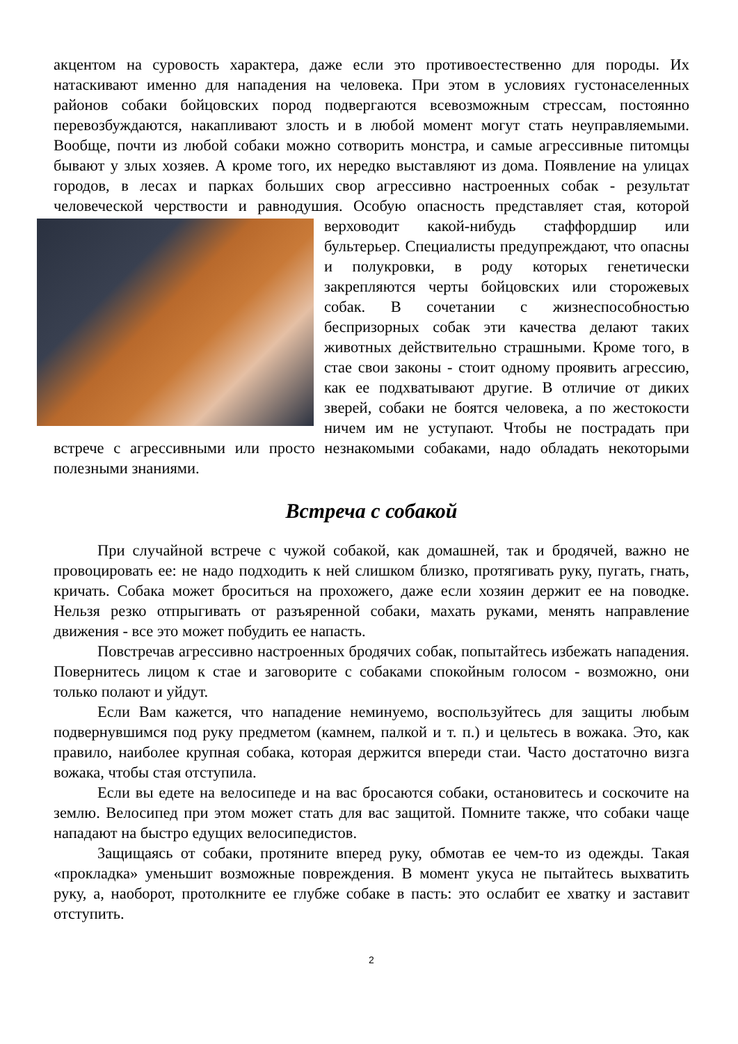акцентом на суровость характера, даже если это противоестественно для породы. Их натаскивают именно для нападения на человека. При этом в условиях густонаселенных районов собаки бойцовских пород подвергаются всевозможным стрессам, постоянно перевозбуждаются, накапливают злость и в любой момент могут стать неуправляемыми. Вообще, почти из любой собаки можно сотворить монстра, и самые агрессивные питомцы бывают у злых хозяев. А кроме того, их нередко выставляют из дома. Появление на улицах городов, в лесах и парках больших свор агрессивно настроенных собак - результат человеческой черствости и равнодушия. Особую опасность представляет стая, которой верховодит какой- нибудь стаффордшир или бультерьер. Специалисты предупреждают, что опасны и полукровки, в роду которых генетически закрепляются черты бойцовских или сторожевых собак. В сочетании с жизнеспособностью беспризорных собак эти качества делают таких животных действительно страшными. Кроме того, в стае свои законы - стоит одному проявить агрессию, как ее подхватывают другие. В отличие от диких зверей, собаки не боятся человека, а по жестокости ничем им не уступают. Чтобы не пострадать при встрече с агрессивными или просто незнакомыми собаками, надо обладать некоторыми полезными знаниями.
Встреча с собакой
При случайной встрече с чужой собакой, как домашней, так и бродячей, важно не провоцировать ее: не надо подходить к ней слишком близко, протягивать руку, пугать, гнать, кричать. Собака может броситься на прохожего, даже если хозяин держит ее на поводке. Нельзя резко отпрыгивать от разъяренной собаки, махать руками, менять направление движения - все это может побудить ее напасть.
Повстречав агрессивно настроенных бродячих собак, попытайтесь избежать нападения. Повернитесь лицом к стае и заговорите с собаками спокойным голосом - возможно, они только полают и уйдут.
Если Вам кажется, что нападение неминуемо, воспользуйтесь для защиты любым подвернувшимся под руку предметом (камнем, палкой и т. п.) и цельтесь в вожака. Это, как правило, наиболее крупная собака, которая держится впереди стаи. Часто достаточно визга вожака, чтобы стая отступила.
Если вы едете на велосипеде и на вас бросаются собаки, остановитесь и соскочите на землю. Велосипед при этом может стать для вас защитой. Помните также, что собаки чаще нападают на быстро едущих велосипедистов.
Защищаясь от собаки, протяните вперед руку, обмотав ее чем-то из одежды. Такая «прокладка» уменьшит возможные повреждения. В момент укуса не пытайтесь выхватить руку, а, наоборот, протолкните ее глубже собаке в пасть: это ослабит ее хватку и заставит отступить.
2